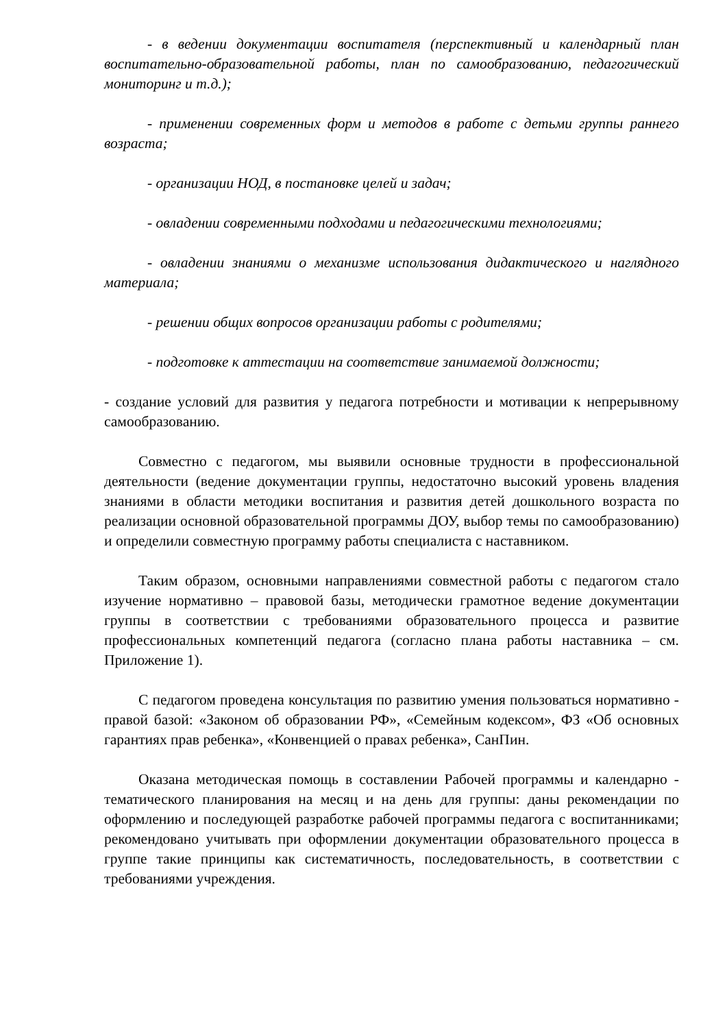- в ведении документации воспитателя (перспективный и календарный план воспитательно-образовательной работы, план по самообразованию, педагогический мониторинг и т.д.);
- применении современных форм и методов в работе с детьми группы раннего возраста;
- организации НОД, в постановке целей и задач;
- овладении современными подходами и педагогическими технологиями;
- овладении знаниями о механизме использования дидактического и наглядного материала;
- решении общих вопросов организации работы с родителями;
- подготовке к аттестации на соответствие занимаемой должности;
- создание условий для развития у педагога потребности и мотивации к непрерывному самообразованию.
Совместно с педагогом, мы выявили основные трудности в профессиональной деятельности (ведение документации группы, недостаточно высокий уровень владения знаниями в области методики воспитания и развития детей дошкольного возраста по реализации основной образовательной программы ДОУ, выбор темы по самообразованию) и определили совместную программу работы специалиста с наставником.
Таким образом, основными направлениями совместной работы с педагогом стало изучение нормативно – правовой базы, методически грамотное ведение документации группы в соответствии с требованиями образовательного процесса и развитие профессиональных компетенций педагога (согласно плана работы наставника – см. Приложение 1).
С педагогом проведена консультация по развитию умения пользоваться нормативно - правой базой: «Законом об образовании РФ», «Семейным кодексом», ФЗ «Об основных гарантиях прав ребенка», «Конвенцией о правах ребенка», СанПин.
Оказана методическая помощь в составлении Рабочей программы и календарно - тематического планирования на месяц и на день для группы: даны рекомендации по оформлению и последующей разработке рабочей программы педагога с воспитанниками; рекомендовано учитывать при оформлении документации образовательного процесса в группе такие принципы как систематичность, последовательность, в соответствии с требованиями учреждения.